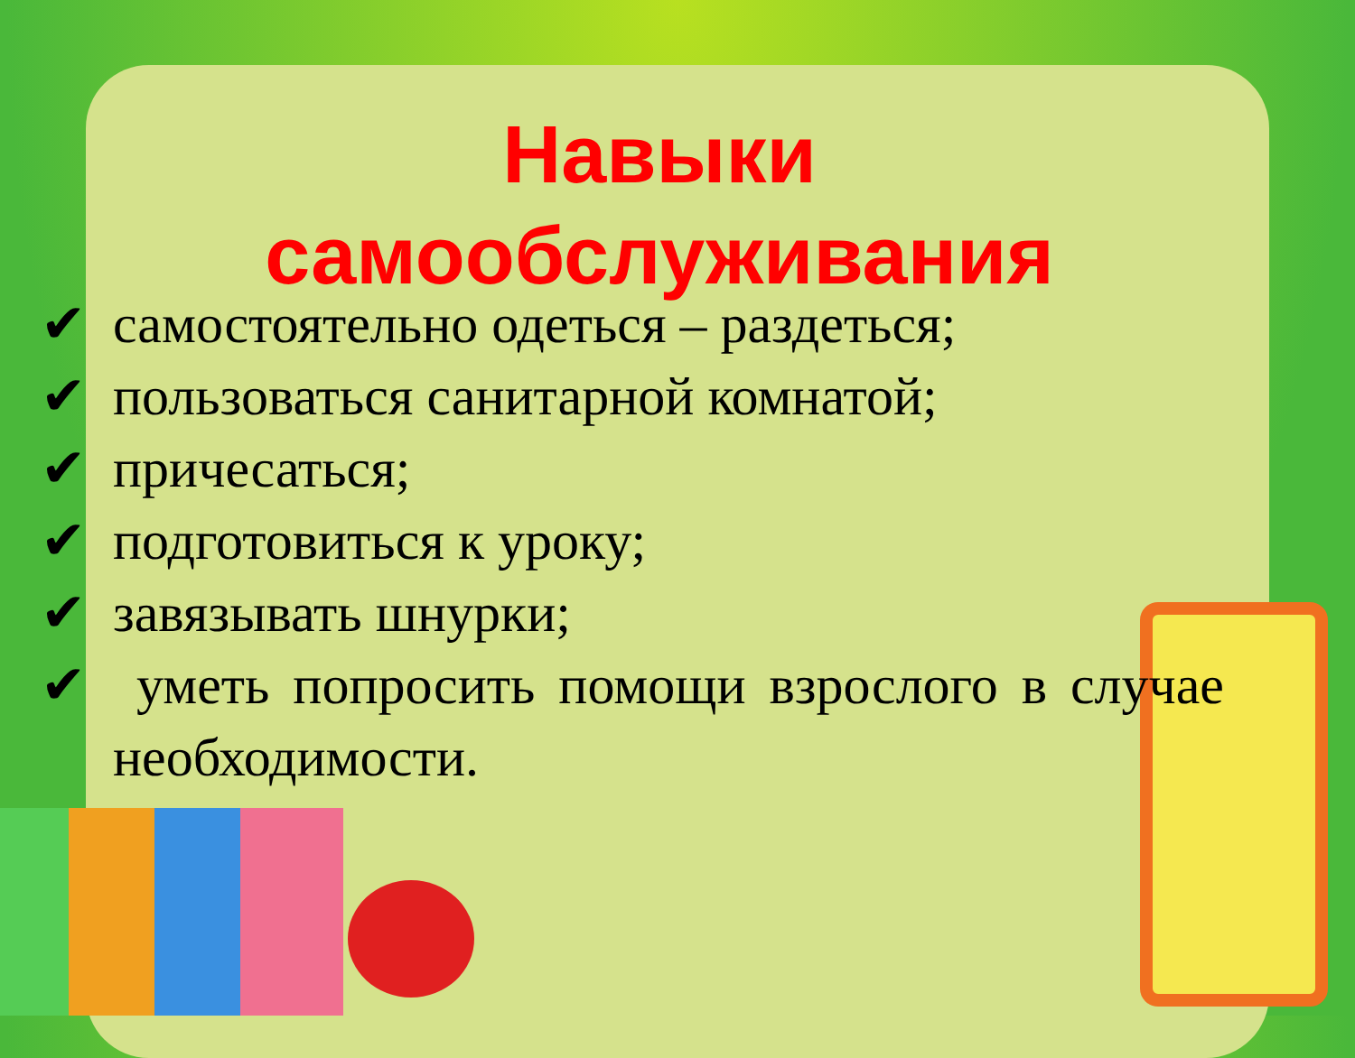Навыки самообслуживания
✔ самостоятельно одеться – раздеться;
✔ пользоваться санитарной комнатой;
✔ причесаться;
✔ подготовиться к уроку;
✔ завязывать шнурки;
✔ уметь попросить помощи взрослого в случае необходимости.